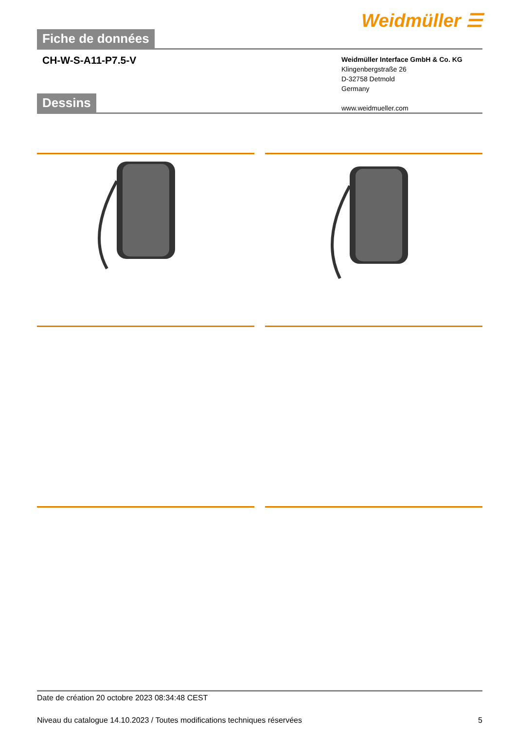Weidmüller ☰
Fiche de données
CH-W-S-A11-P7.5-V
Weidmüller Interface GmbH & Co. KG
Klingenbergstraße 26
D-32758 Detmold
Germany
www.weidmueller.com
Dessins
Date de création 20 octobre 2023 08:34:48 CEST
Niveau du catalogue 14.10.2023 / Toutes modifications techniques réservées 5